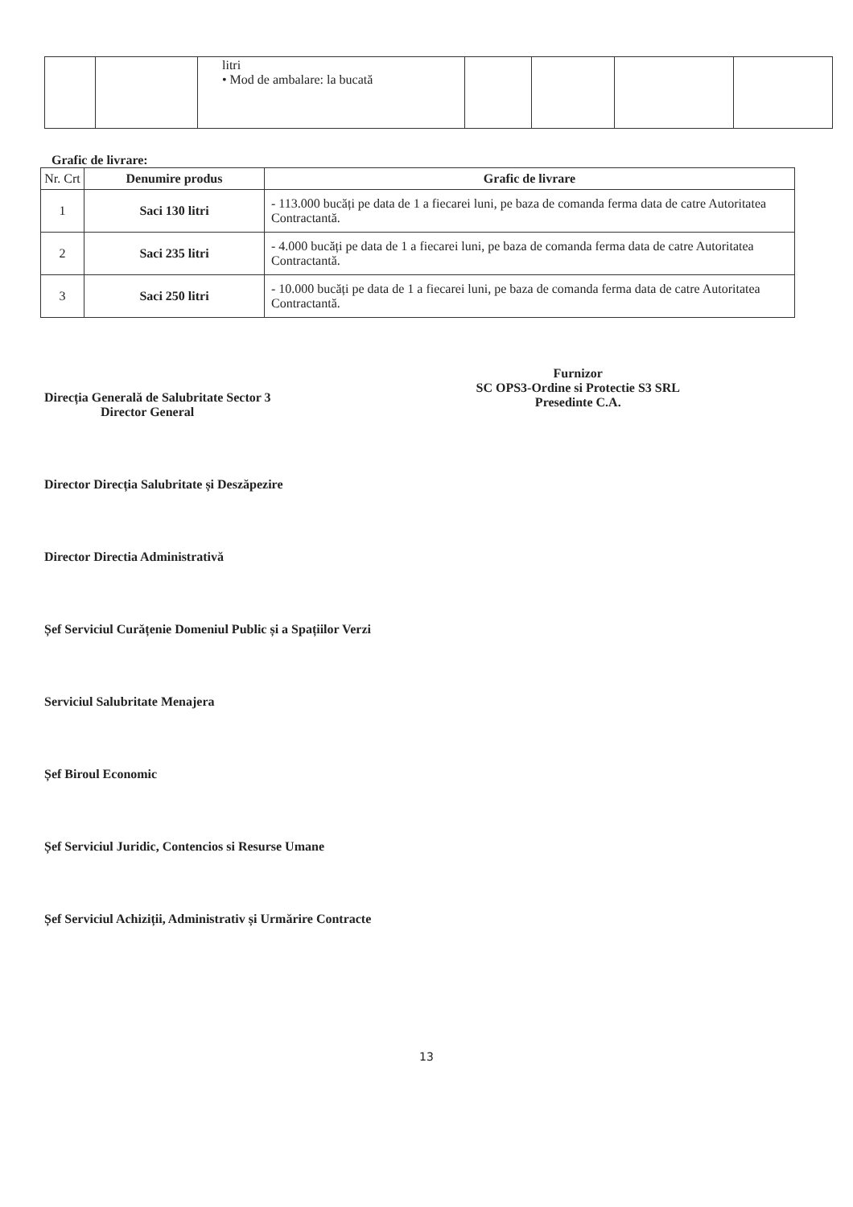| | | litri • Mod de ambalare: la bucată | | | | |
Grafic de livrare:
| Nr. Crt | Denumire produs | Grafic de livrare |
| --- | --- | --- |
| 1 | Saci 130 litri | - 113.000 bucăți pe data de 1 a fiecarei luni, pe baza de comanda ferma data de catre Autoritatea Contractantă. |
| 2 | Saci 235 litri | - 4.000 bucăți pe data de 1 a fiecarei luni, pe baza de comanda ferma data de catre Autoritatea Contractantă. |
| 3 | Saci 250 litri | - 10.000 bucăți pe data de 1 a fiecarei luni, pe baza de comanda ferma data de catre Autoritatea Contractantă. |
Direcția Generală de Salubritate Sector 3
Director General
Furnizor
SC OPS3-Ordine si Protectie S3 SRL
Presedinte C.A.
Director Direcția Salubritate și Deszăpezire
Director Directia Administrativă
Șef Serviciul Curățenie Domeniul Public și a Spațiilor Verzi
Serviciul Salubritate Menajera
Șef Biroul Economic
Șef Serviciul Juridic, Contencios si Resurse Umane
Șef Serviciul Achiziții, Administrativ și Urmărire Contracte
13